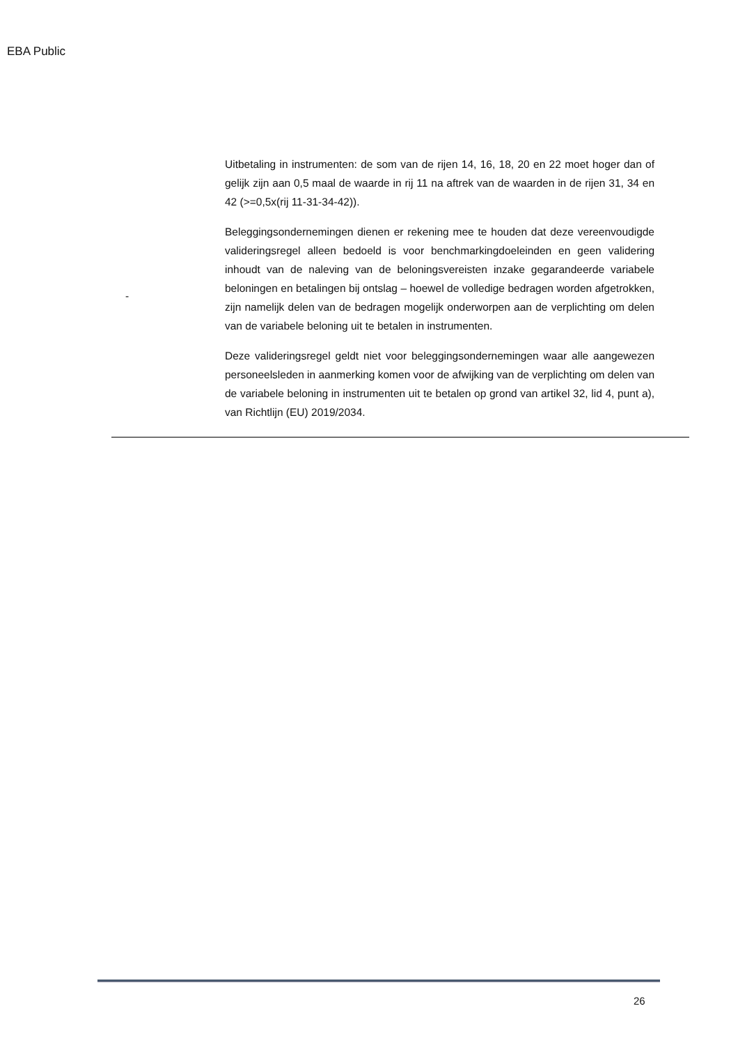EBA Public
| - | Uitbetaling in instrumenten: de som van de rijen 14, 16, 18, 20 en 22 moet hoger dan of gelijk zijn aan 0,5 maal de waarde in rij 11 na aftrek van de waarden in de rijen 31, 34 en 42 (>=0,5x(rij 11-31-34-42)). Beleggingsondernemingen dienen er rekening mee te houden dat deze vereenvoudigde valideringsregel alleen bedoeld is voor benchmarkingdoeleinden en geen validering inhoudt van de naleving van de beloningsvereisten inzake gegarandeerde variabele beloningen en betalingen bij ontslag – hoewel de volledige bedragen worden afgetrokken, zijn namelijk delen van de bedragen mogelijk onderworpen aan de verplichting om delen van de variabele beloning uit te betalen in instrumenten. Deze valideringsregel geldt niet voor beleggingsondernemingen waar alle aangewezen personeelsleden in aanmerking komen voor de afwijking van de verplichting om delen van de variabele beloning in instrumenten uit te betalen op grond van artikel 32, lid 4, punt a), van Richtlijn (EU) 2019/2034. |
26